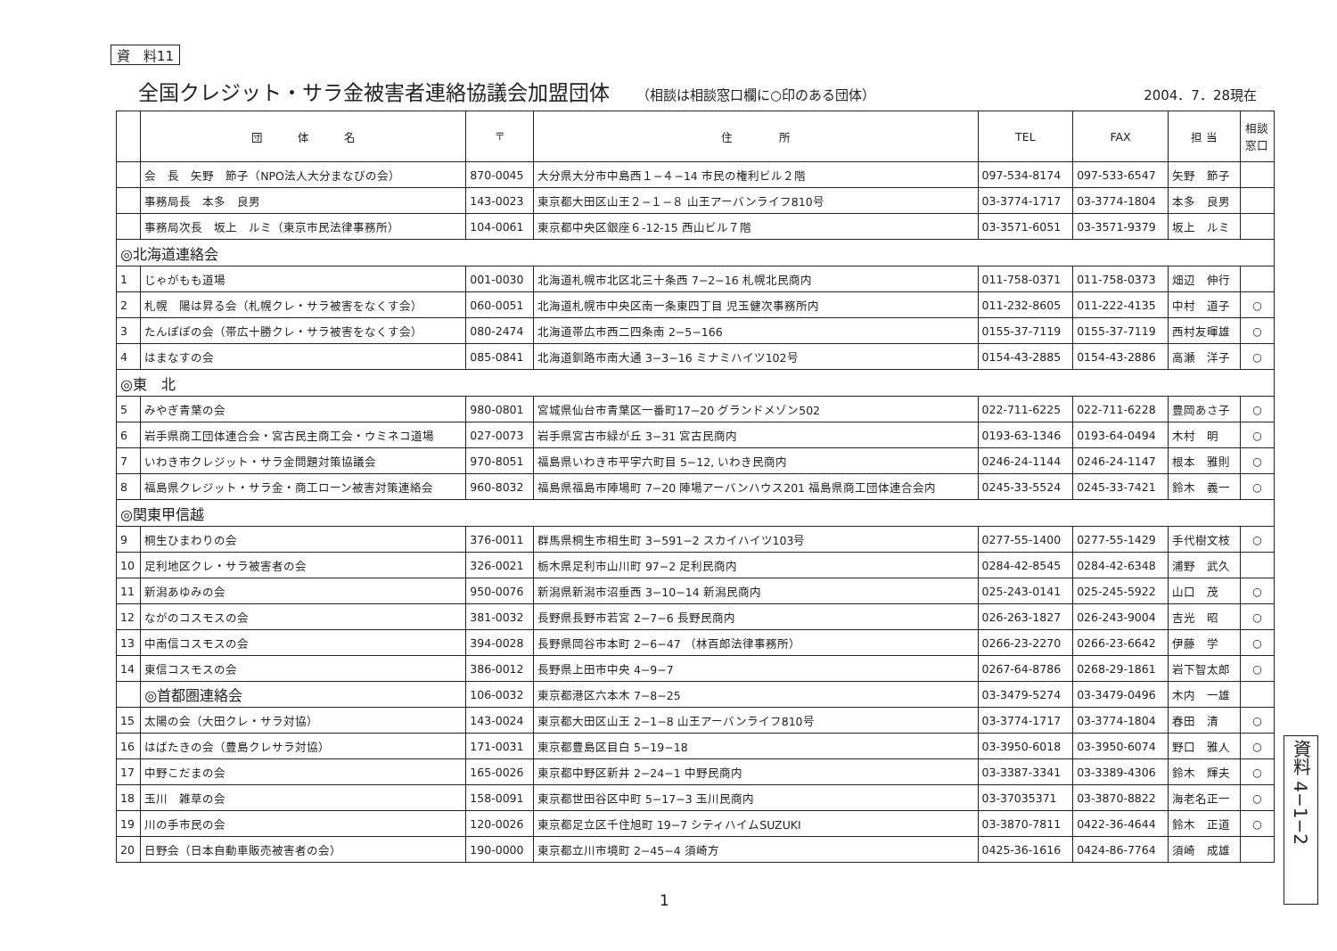資　料11
全国クレジット・サラ金被害者連絡協議会加盟団体
（相談は相談窓口欄に○印のある団体） 2004．7．28現在
| | 団 体 名 | 〒 | 住 所 | TEL | FAX | 担 当 | 相談 窓口 |
| --- | --- | --- | --- | --- | --- | --- | --- |
| | 会 長 矢野 節子（NPO法人大分まなびの会） | 870-0045 | 大分県大分市中島西１−４−14 市民の権利ビル２階 | 097-534-8174 | 097-533-6547 | 矢野 節子 | |
| | 事務局長 本多 良男 | 143-0023 | 東京都大田区山王２−１−８ 山王アーバンライフ810号 | 03-3774-1717 | 03-3774-1804 | 本多 良男 | |
| | 事務局次長 坂上 ルミ（東京市民法律事務所） | 104-0061 | 東京都中央区銀座６-12-15 西山ビル７階 | 03-3571-6051 | 03-3571-9379 | 坂上 ルミ | |
| ◎北海道連絡会 | | | | | | | |
| 1 | じゃがもも道場 | 001-0030 | 北海道札幌市北区北三十条西 7−2−16 札幌北民商内 | 011-758-0371 | 011-758-0373 | 畑辺 伸行 | |
| 2 | 札幌 陽は昇る会（札幌クレ・サラ被害をなくす会） | 060-0051 | 北海道札幌市中央区南一条東四丁目 児玉健次事務所内 | 011-232-8605 | 011-222-4135 | 中村 道子 | ○ |
| 3 | たんぽぽの会（帯広十勝クレ・サラ被害をなくす会） | 080-2474 | 北海道帯広市西二四条南 2−5−166 | 0155-37-7119 | 0155-37-7119 | 西村友暉雄 | ○ |
| 4 | はまなすの会 | 085-0841 | 北海道釧路市南大通 3−3−16 ミナミハイツ102号 | 0154-43-2885 | 0154-43-2886 | 高瀬 洋子 | ○ |
| ◎東 北 | | | | | | | |
| 5 | みやぎ青葉の会 | 980-0801 | 宮城県仙台市青葉区一番町17−20 グランドメゾン502 | 022-711-6225 | 022-711-6228 | 豊岡あさ子 | ○ |
| 6 | 岩手県商工団体連合会・宮古民主商工会・ウミネコ道場 | 027-0073 | 岩手県宮古市緑が丘 3−31 宮古民商内 | 0193-63-1346 | 0193-64-0494 | 木村 明 | ○ |
| 7 | いわき市クレジット・サラ金問題対策協議会 | 970-8051 | 福島県いわき市平字六町目 5−12, いわき民商内 | 0246-24-1144 | 0246-24-1147 | 根本 雅則 | ○ |
| 8 | 福島県クレジット・サラ金・商工ローン被害対策連絡会 | 960-8032 | 福島県福島市陣場町 7−20 陣場アーバンハウス201 福島県商工団体連合会内 | 0245-33-5524 | 0245-33-7421 | 鈴木 義一 | ○ |
| ◎関東甲信越 | | | | | | | |
| 9 | 桐生ひまわりの会 | 376-0011 | 群馬県桐生市相生町 3−591−2 スカイハイツ103号 | 0277-55-1400 | 0277-55-1429 | 手代樹文枝 | ○ |
| 10 | 足利地区クレ・サラ被害者の会 | 326-0021 | 栃木県足利市山川町 97−2 足利民商内 | 0284-42-8545 | 0284-42-6348 | 浦野 武久 | |
| 11 | 新潟あゆみの会 | 950-0076 | 新潟県新潟市沼垂西 3−10−14 新潟民商内 | 025-243-0141 | 025-245-5922 | 山口 茂 | ○ |
| 12 | ながのコスモスの会 | 381-0032 | 長野県長野市若宮 2−7−6 長野民商内 | 026-263-1827 | 026-243-9004 | 吉光 昭 | ○ |
| 13 | 中南信コスモスの会 | 394-0028 | 長野県岡谷市本町 2−6−47 （林百郎法律事務所） | 0266-23-2270 | 0266-23-6642 | 伊藤 学 | ○ |
| 14 | 東信コスモスの会 | 386-0012 | 長野県上田市中央 4−9−7 | 0267-64-8786 | 0268-29-1861 | 岩下智太郎 | ○ |
| | ◎首都圏連絡会 | 106-0032 | 東京都港区六本木 7−8−25 | 03-3479-5274 | 03-3479-0496 | 木内 一雄 | |
| 15 | 太陽の会（大田クレ・サラ対協） | 143-0024 | 東京都大田区山王 2−1−8 山王アーバンライフ810号 | 03-3774-1717 | 03-3774-1804 | 春田 清 | ○ |
| 16 | はばたきの会（豊島クレサラ対協） | 171-0031 | 東京都豊島区目白 5−19−18 | 03-3950-6018 | 03-3950-6074 | 野口 雅人 | ○ |
| 17 | 中野こだまの会 | 165-0026 | 東京都中野区新井 2−24−1 中野民商内 | 03-3387-3341 | 03-3389-4306 | 鈴木 輝夫 | ○ |
| 18 | 玉川 雑草の会 | 158-0091 | 東京都世田谷区中町 5−17−3 玉川民商内 | 03-37035371 | 03-3870-8822 | 海老名正一 | ○ |
| 19 | 川の手市民の会 | 120-0026 | 東京都足立区千住旭町 19−7 シティハイムSUZUKI | 03-3870-7811 | 0422-36-4644 | 鈴木 正道 | ○ |
| 20 | 日野会（日本自動車販売被害者の会） | 190-0000 | 東京都立川市境町 2−45−4 須崎方 | 0425-36-1616 | 0424-86-7764 | 須崎 成雄 | |
1
資料 4−1−2